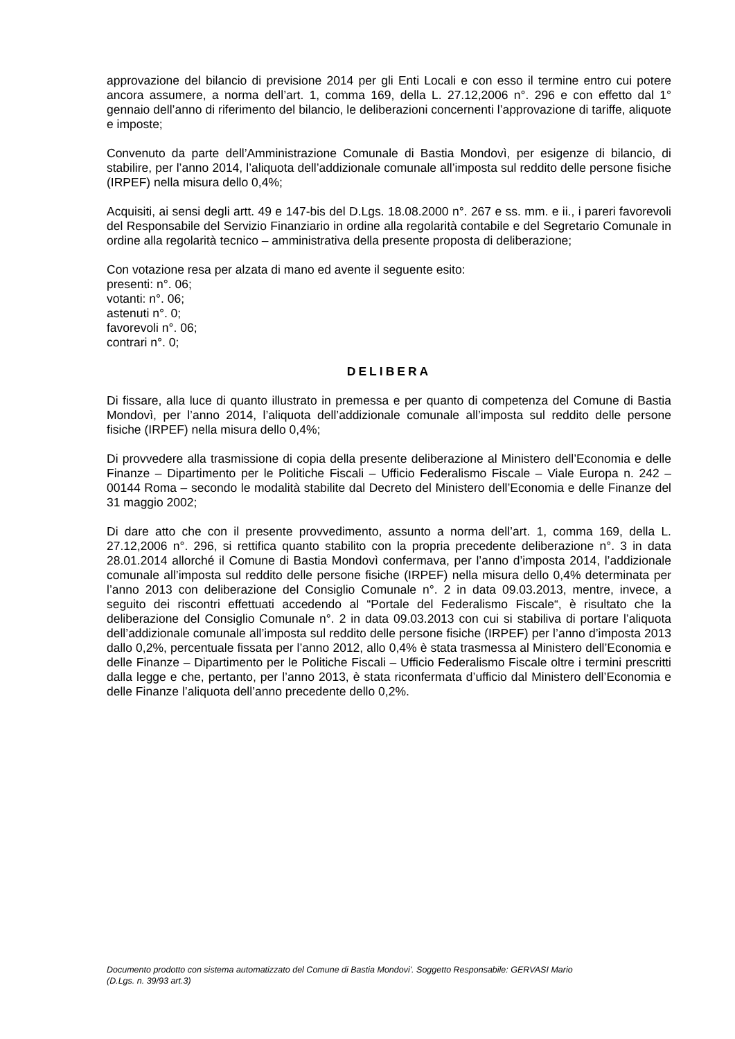approvazione del bilancio di previsione 2014 per gli Enti Locali e con esso il termine entro cui potere ancora assumere, a norma dell’art. 1, comma 169, della L. 27.12,2006 n°. 296 e con effetto dal 1° gennaio dell’anno di riferimento del bilancio, le deliberazioni concernenti l’approvazione di tariffe, aliquote e imposte;
Convenuto da parte dell’Amministrazione Comunale di Bastia Mondovì, per esigenze di bilancio, di stabilire, per l’anno 2014, l’aliquota dell’addizionale comunale all’imposta sul reddito delle persone fisiche (IRPEF) nella misura dello 0,4%;
Acquisiti, ai sensi degli artt. 49 e 147-bis del D.Lgs. 18.08.2000 n°. 267 e ss. mm. e ii., i pareri favorevoli del Responsabile del Servizio Finanziario in ordine alla regolarità contabile e del Segretario Comunale in ordine alla regolarità tecnico – amministrativa della presente proposta di deliberazione;
Con votazione resa per alzata di mano ed avente il seguente esito:
presenti: n°. 06;
votanti: n°. 06;
astenuti n°. 0;
favorevoli n°. 06;
contrari n°. 0;
DELIBERA
Di fissare, alla luce di quanto illustrato in premessa e per quanto di competenza del Comune di Bastia Mondovì, per l’anno 2014, l’aliquota dell’addizionale comunale all’imposta sul reddito delle persone fisiche (IRPEF) nella misura dello 0,4%;
Di provvedere alla trasmissione di copia della presente deliberazione al Ministero dell’Economia e delle Finanze – Dipartimento per le Politiche Fiscali – Ufficio Federalismo Fiscale – Viale Europa n. 242 – 00144 Roma – secondo le modalità stabilite dal Decreto del Ministero dell’Economia e delle Finanze del 31 maggio 2002;
Di dare atto che con il presente provvedimento, assunto a norma dell’art. 1, comma 169, della L. 27.12,2006 n°. 296, si rettifica quanto stabilito con la propria precedente deliberazione n°. 3 in data 28.01.2014 allorché il Comune di Bastia Mondovì confermava, per l’anno d’imposta 2014, l’addizionale comunale all’imposta sul reddito delle persone fisiche (IRPEF) nella misura dello 0,4% determinata per l’anno 2013 con deliberazione del Consiglio Comunale n°. 2 in data 09.03.2013, mentre, invece, a seguito dei riscontri effettuati accedendo al “Portale del Federalismo Fiscale“, è risultato che la deliberazione del Consiglio Comunale n°. 2 in data 09.03.2013 con cui si stabiliva di portare l’aliquota dell’addizionale comunale all’imposta sul reddito delle persone fisiche (IRPEF) per l’anno d’imposta 2013 dallo 0,2%, percentuale fissata per l’anno 2012, allo 0,4% è stata trasmessa al Ministero dell’Economia e delle Finanze – Dipartimento per le Politiche Fiscali – Ufficio Federalismo Fiscale oltre i termini prescritti dalla legge e che, pertanto, per l’anno 2013, è stata riconfermata d’ufficio dal Ministero dell’Economia e delle Finanze l’aliquota dell’anno precedente dello 0,2%.
Documento prodotto con sistema automatizzato del Comune di Bastia Mondovi'. Soggetto Responsabile: GERVASI Mario
(D.Lgs. n. 39/93 art.3)